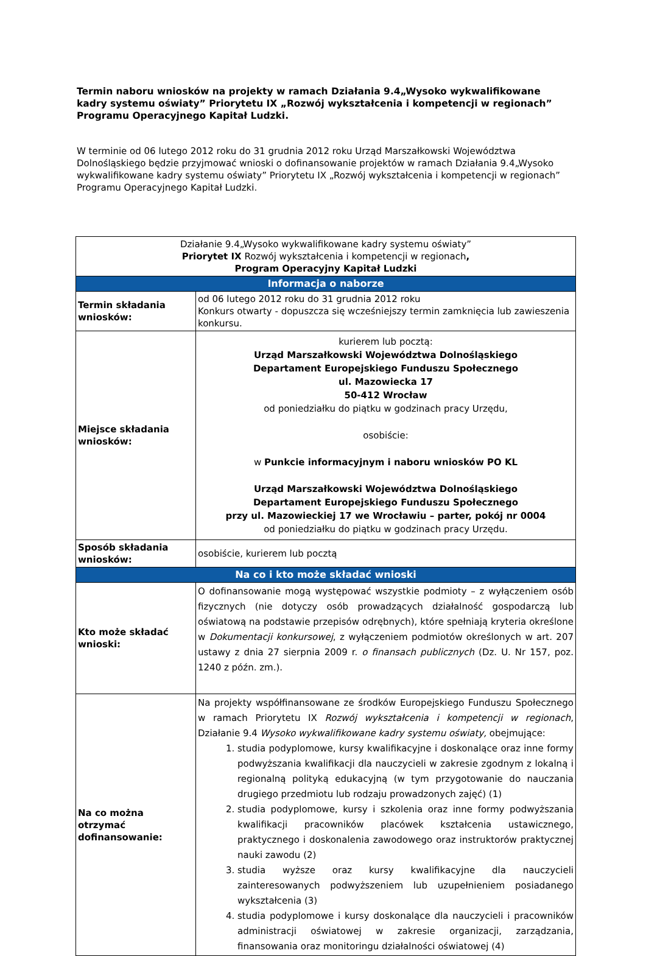Termin naboru wniosków na projekty w ramach Działania 9.4„Wysoko wykwalifikowane kadry systemu oświaty” Priorytetu IX „Rozwój wykształcenia i kompetencji w regionach” Programu Operacyjnego Kapitał Ludzki.
W terminie od 06 lutego 2012 roku do 31 grudnia 2012 roku Urząd Marszałkowski Województwa Dolnośląskiego będzie przyjmować wnioski o dofinansowanie projektów w ramach Działania 9.4„Wysoko wykwalifikowane kadry systemu oświaty” Priorytetu IX „Rozwój wykształcenia i kompetencji w regionach” Programu Operacyjnego Kapitał Ludzki.
| Działanie 9.4„Wysoko wykwalifikowane kadry systemu oświaty” Priorytet IX Rozwój wykształcenia i kompetencji w regionach , Program Operacyjny Kapitał Ludzki | |
| Informacja o naborze | |
| Termin składania wniosków: | od 06 lutego 2012 roku do 31 grudnia 2012 roku Konkurs otwarty - dopuszcza się wcześniejszy termin zamknięcia lub zawieszenia konkursu. |
| Miejsce składania wniosków: | kurierem lub pocztą: Urząd Marszałkowski Województwa Dolnośląskiego Departament Europejskiego Funduszu Społecznego ul. Mazowiecka 17 50-412 Wrocław od poniedziałku do piątku w godzinach pracy Urzędu, osobiście: w Punkcie informacyjnym i naboru wniosków PO KL Urząd Marszałkowski Województwa Dolnośląskiego Departament Europejskiego Funduszu Społecznego przy ul. Mazowieckiej 17 we Wrocławiu – parter, pokój nr 0004 od poniedziałku do piątku w godzinach pracy Urzędu. |
| Sposób składania wniosków: | osobiście, kurierem lub pocztą |
| Na co i kto może składać wnioski | |
| Kto może składać wnioski: | O dofinansowanie mogą występować wszystkie podmioty – z wyłączeniem osób fizycznych (nie dotyczy osób prowadzących działalność gospodarczą lub oświatową na podstawie przepisów odrębnych), które spełniają kryteria określone w Dokumentacji konkursowej , z wyłączeniem podmiotów określonych w art. 207 ustawy z dnia 27 sierpnia 2009 r. o finansach publicznych (Dz. U. Nr 157, poz. 1240 z późn. zm.). |
| Na co można otrzymać dofinansowanie: | Na projekty współfinansowane ze środków Europejskiego Funduszu Społecznego w ramach Priorytetu IX Rozwój wykształcenia i kompetencji w regionach , Działanie 9.4 Wysoko wykwalifikowane kadry systemu oświaty, obejmujące: 1. studia podyplomowe, kursy kwalifikacyjne i doskonalące oraz inne formy podwyższania kwalifikacji dla nauczycieli w zakresie zgodnym z lokalną i regionalną polityką edukacyjną (w tym przygotowanie do nauczania drugiego przedmiotu lub rodzaju prowadzonych zajęć) (1) 2. studia podyplomowe, kursy i szkolenia oraz inne formy podwyższania kwalifikacji pracowników placówek kształcenia ustawicznego, praktycznego i doskonalenia zawodowego oraz instruktorów praktycznej nauki zawodu (2) 3. studia wyższe oraz kursy kwalifikacyjne dla nauczycieli zainteresowanych podwyższeniem lub uzupełnieniem posiadanego wykształcenia (3) 4. studia podyplomowe i kursy doskonalące dla nauczycieli i pracowników administracji oświatowej w zakresie organizacji, zarządzania, finansowania oraz monitoringu działalności oświatowej (4) |